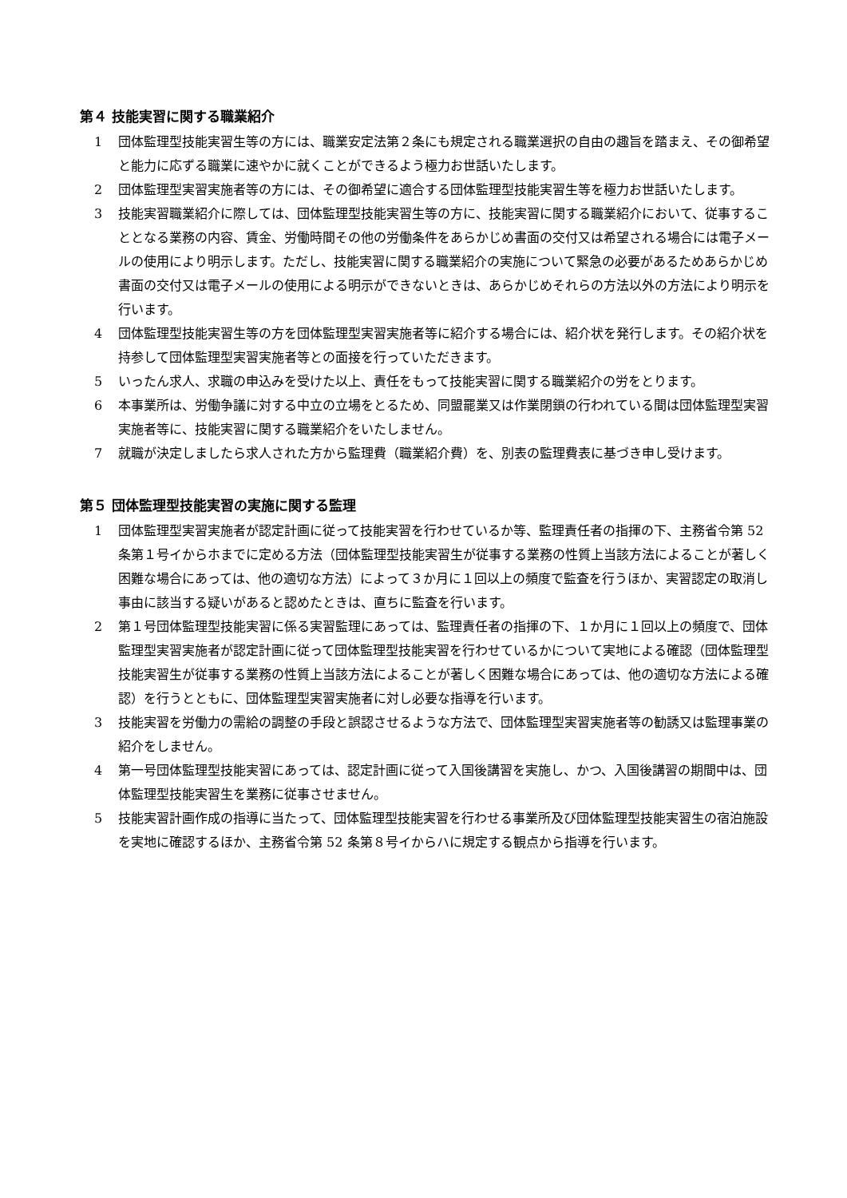第４ 技能実習に関する職業紹介
1 団体監理型技能実習生等の方には、職業安定法第２条にも規定される職業選択の自由の趣旨を踏まえ、その御希望と能力に応ずる職業に速やかに就くことができるよう極力お世話いたします。
2 団体監理型実習実施者等の方には、その御希望に適合する団体監理型技能実習生等を極力お世話いたします。
3 技能実習職業紹介に際しては、団体監理型技能実習生等の方に、技能実習に関する職業紹介において、従事することとなる業務の内容、賃金、労働時間その他の労働条件をあらかじめ書面の交付又は希望される場合には電子メールの使用により明示します。ただし、技能実習に関する職業紹介の実施について緊急の必要があるためあらかじめ書面の交付又は電子メールの使用による明示ができないときは、あらかじめそれらの方法以外の方法により明示を行います。
4 団体監理型技能実習生等の方を団体監理型実習実施者等に紹介する場合には、紹介状を発行します。その紹介状を持参して団体監理型実習実施者等との面接を行っていただきます。
5 いったん求人、求職の申込みを受けた以上、責任をもって技能実習に関する職業紹介の労をとります。
6 本事業所は、労働争議に対する中立の立場をとるため、同盟罷業又は作業閉鎖の行われている間は団体監理型実習実施者等に、技能実習に関する職業紹介をいたしません。
7 就職が決定しましたら求人された方から監理費（職業紹介費）を、別表の監理費表に基づき申し受けます。
第５ 団体監理型技能実習の実施に関する監理
1 団体監理型実習実施者が認定計画に従って技能実習を行わせているか等、監理責任者の指揮の下、主務省令第 52 条第１号イからホまでに定める方法（団体監理型技能実習生が従事する業務の性質上当該方法によることが著しく困難な場合にあっては、他の適切な方法）によって３か月に１回以上の頻度で監査を行うほか、実習認定の取消し事由に該当する疑いがあると認めたときは、直ちに監査を行います。
2 第１号団体監理型技能実習に係る実習監理にあっては、監理責任者の指揮の下、１か月に１回以上の頻度で、団体監理型実習実施者が認定計画に従って団体監理型技能実習を行わせているかについて実地による確認（団体監理型技能実習生が従事する業務の性質上当該方法によることが著しく困難な場合にあっては、他の適切な方法による確認）を行うとともに、団体監理型実習実施者に対し必要な指導を行います。
3 技能実習を労働力の需給の調整の手段と誤認させるような方法で、団体監理型実習実施者等の勧誘又は監理事業の紹介をしません。
4 第一号団体監理型技能実習にあっては、認定計画に従って入国後講習を実施し、かつ、入国後講習の期間中は、団体監理型技能実習生を業務に従事させません。
5 技能実習計画作成の指導に当たって、団体監理型技能実習を行わせる事業所及び団体監理型技能実習生の宿泊施設を実地に確認するほか、主務省令第 52 条第８号イからハに規定する観点から指導を行います。